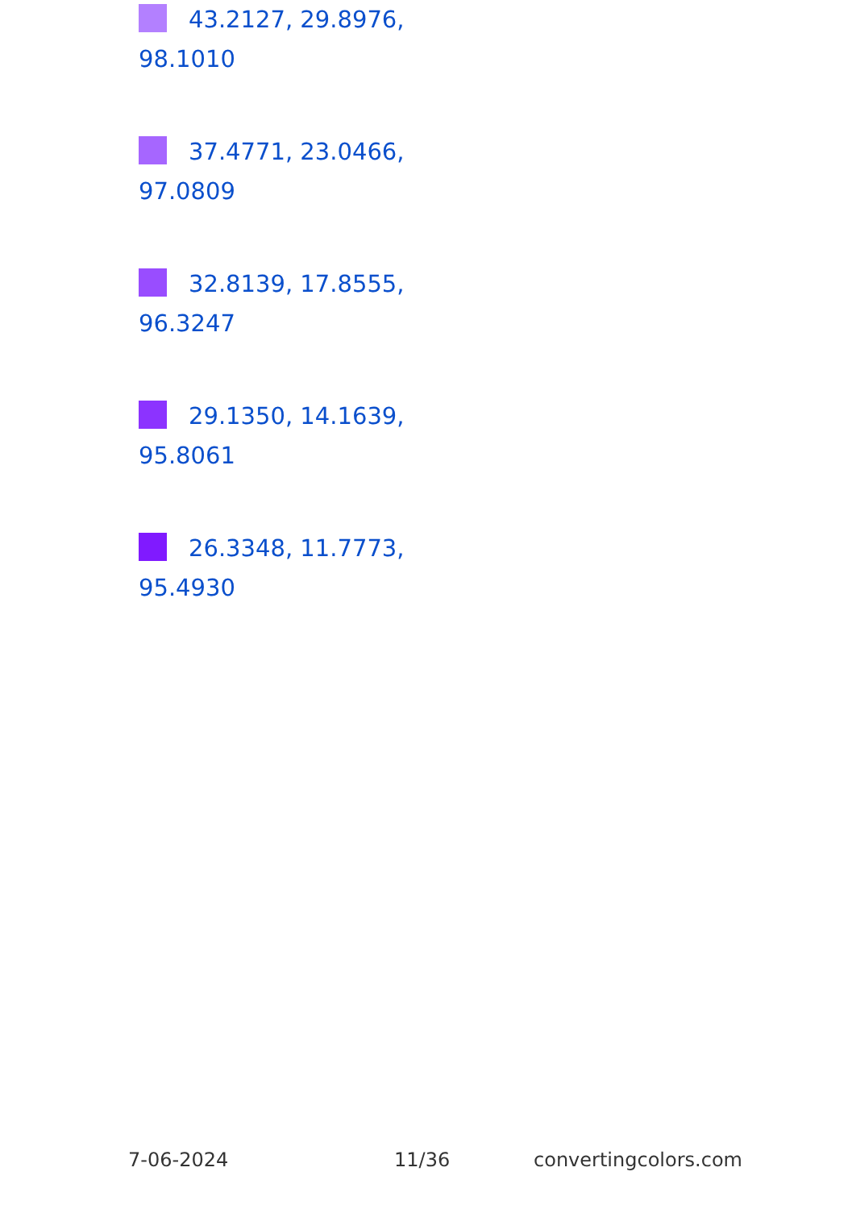43.2127, 29.8976, 98.1010
37.4771, 23.0466, 97.0809
32.8139, 17.8555, 96.3247
29.1350, 14.1639, 95.8061
26.3348, 11.7773, 95.4930
7-06-2024 11/36 convertingcolors.com